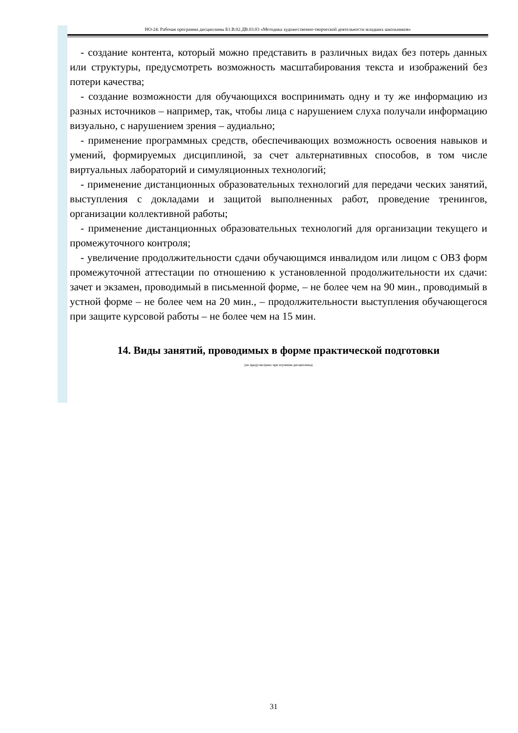НО-24: Рабочая программа дисциплины Б1.В.02.ДВ.03.03 «Методика художественно-творческой деятельности младших школьников»
- создание контента, который можно представить в различных видах без потерь данных или структуры, предусмотреть возможность масштабирования текста и изображений без потери качества;
- создание возможности для обучающихся воспринимать одну и ту же информацию из разных источников – например, так, чтобы лица с нарушением слуха получали информацию визуально, с нарушением зрения – аудиально;
- применение программных средств, обеспечивающих возможность освоения навыков и умений, формируемых дисциплиной, за счет альтернативных способов, в том числе виртуальных лабораторий и симуляционных технологий;
- применение дистанционных образовательных технологий для передачи ческих занятий, выступления с докладами и защитой выполненных работ, проведение тренингов, организации коллективной работы;
- применение дистанционных образовательных технологий для организации текущего и промежуточного контроля;
- увеличение продолжительности сдачи обучающимся инвалидом или лицом с ОВЗ форм промежуточной аттестации по отношению к установленной продолжительности их сдачи: зачет и экзамен, проводимый в письменной форме, – не более чем на 90 мин., проводимый в устной форме – не более чем на 20 мин., – продолжительности выступления обучающегося при защите курсовой работы – не более чем на 15 мин.
14. Виды занятий, проводимых в форме практической подготовки
(не предусмотрено при изучении дисциплины)
31